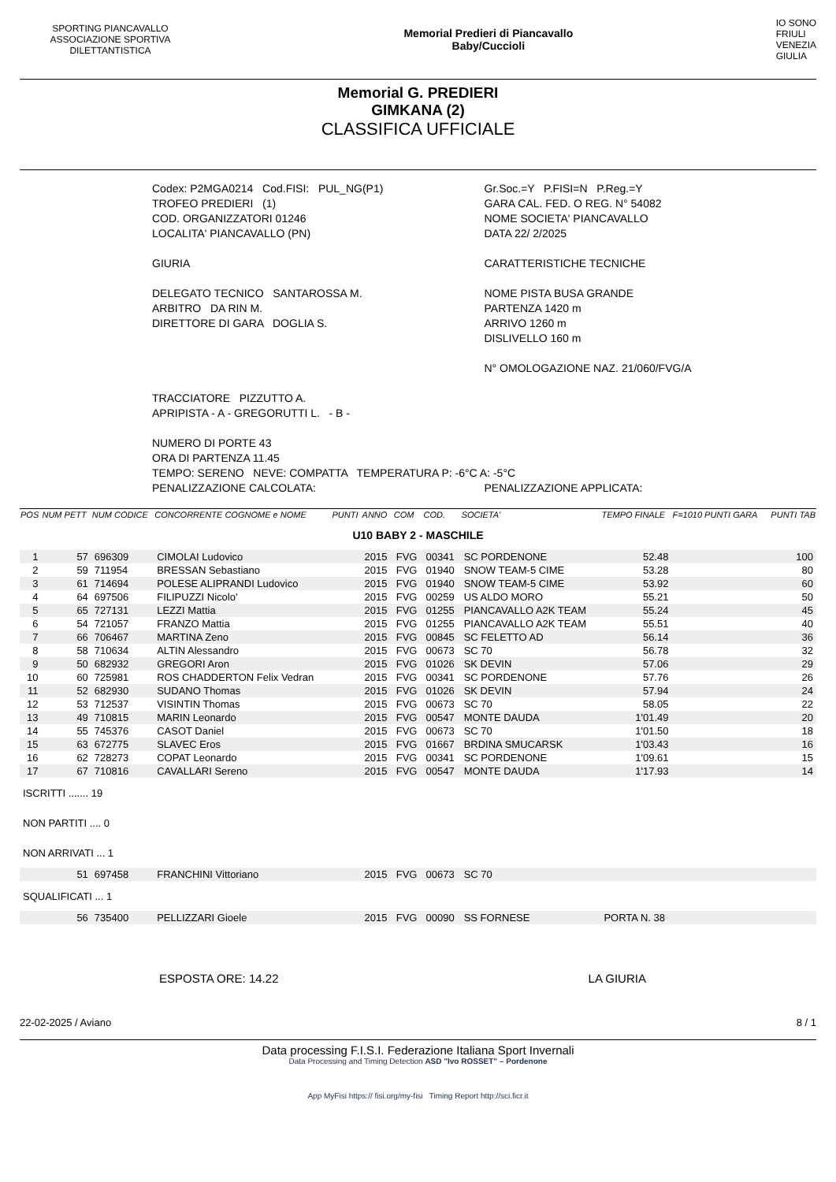SPORTING PIANCAVALLO ASSOCIAZIONE SPORTIVA DILETTANTISTICA
Memorial Predieri di Piancavallo
Baby/Cuccioli
IO SONO
FRIULI
VENEZIA
GIULIA
Memorial G. PREDIERI
GIMKANA (2)
CLASSIFICA UFFICIALE
Codex: P2MGA0214 Cod.FISI: PUL_NG(P1)
TROFEO PREDIERI (1)
COD. ORGANIZZATORI 01246
LOCALITA' PIANCAVALLO (PN)
GIURIA
DELEGATO TECNICO SANTAROSSA M.
ARBITRO DA RIN M.
DIRETTORE DI GARA DOGLIA S.
Gr.Soc.=Y P.FISI=N P.Reg.=Y
GARA CAL. FED. O REG. N° 54082
NOME SOCIETA' PIANCAVALLO
DATA 22/ 2/2025
CARATTERISTICHE TECNICHE
NOME PISTA BUSA GRANDE
PARTENZA 1420 m
ARRIVO 1260 m
DISLIVELLO 160 m
N° OMOLOGAZIONE NAZ. 21/060/FVG/A
TRACCIATORE PIZZUTTO A.
APRIPISTA - A - GREGORUTTI L. - B -
NUMERO DI PORTE 43
ORA DI PARTENZA 11.45
TEMPO: SERENO NEVE: COMPATTA TEMPERATURA P: -6°C A: -5°C
PENALIZZAZIONE CALCOLATA: PENALIZZAZIONE APPLICATA:
| POS | NUM PETT | NUM CODICE | CONCORRENTE COGNOME e NOME | PUNTI | ANNO | COM | COD. | SOCIETA' | TEMPO FINALE | F=1010 PUNTI GARA | PUNTI TAB |
| --- | --- | --- | --- | --- | --- | --- | --- | --- | --- | --- | --- |
| U10 BABY 2 - MASCHILE | | | | | | | | | | | |
| 1 | 57 | 696309 | CIMOLAI Ludovico | | 2015 | FVG | 00341 | SC PORDENONE | 52.48 | | 100 |
| 2 | 59 | 711954 | BRESSAN Sebastiano | | 2015 | FVG | 01940 | SNOW TEAM-5 CIME | 53.28 | | 80 |
| 3 | 61 | 714694 | POLESE ALIPRANDI Ludovico | | 2015 | FVG | 01940 | SNOW TEAM-5 CIME | 53.92 | | 60 |
| 4 | 64 | 697506 | FILIPUZZI Nicolo' | | 2015 | FVG | 00259 | US ALDO MORO | 55.21 | | 50 |
| 5 | 65 | 727131 | LEZZI Mattia | | 2015 | FVG | 01255 | PIANCAVALLO A2K TEAM | 55.24 | | 45 |
| 6 | 54 | 721057 | FRANZO Mattia | | 2015 | FVG | 01255 | PIANCAVALLO A2K TEAM | 55.51 | | 40 |
| 7 | 66 | 706467 | MARTINA Zeno | | 2015 | FVG | 00845 | SC FELETTO AD | 56.14 | | 36 |
| 8 | 58 | 710634 | ALTIN Alessandro | | 2015 | FVG | 00673 | SC 70 | 56.78 | | 32 |
| 9 | 50 | 682932 | GREGORI Aron | | 2015 | FVG | 01026 | SK DEVIN | 57.06 | | 29 |
| 10 | 60 | 725981 | ROS CHADDERTON Felix Vedran | | 2015 | FVG | 00341 | SC PORDENONE | 57.76 | | 26 |
| 11 | 52 | 682930 | SUDANO Thomas | | 2015 | FVG | 01026 | SK DEVIN | 57.94 | | 24 |
| 12 | 53 | 712537 | VISINTIN Thomas | | 2015 | FVG | 00673 | SC 70 | 58.05 | | 22 |
| 13 | 49 | 710815 | MARIN Leonardo | | 2015 | FVG | 00547 | MONTE DAUDA | 1'01.49 | | 20 |
| 14 | 55 | 745376 | CASOT Daniel | | 2015 | FVG | 00673 | SC 70 | 1'01.50 | | 18 |
| 15 | 63 | 672775 | SLAVEC Eros | | 2015 | FVG | 01667 | BRDINA SMUCARSK | 1'03.43 | | 16 |
| 16 | 62 | 728273 | COPAT Leonardo | | 2015 | FVG | 00341 | SC PORDENONE | 1'09.61 | | 15 |
| 17 | 67 | 710816 | CAVALLARI Sereno | | 2015 | FVG | 00547 | MONTE DAUDA | 1'17.93 | | 14 |
| ISCRITTI ....... 19 | | | | | | | | | | | |
| NON PARTITI .... 0 | | | | | | | | | | | |
| NON ARRIVATI ... 1 | | | | | | | | | | | |
| | 51 | 697458 | FRANCHINI Vittoriano | | 2015 | FVG | 00673 | SC 70 | | | |
| SQUALIFICATI ... 1 | | | | | | | | | | | |
| | 56 | 735400 | PELLIZZARI Gioele | | 2015 | FVG | 00090 | SS FORNESE | PORTA N. 38 | | |
ESPOSTA ORE: 14.22 LA GIURIA
22-02-2025 / Aviano 8 / 1
Data processing F.I.S.I. Federazione Italiana Sport Invernali
Data Processing and Timing Detection ASD "Ivo ROSSET" – Pordenone
App MyFisi https:// fisi.org/my-fisi Timing Report http://sci.ficr.it